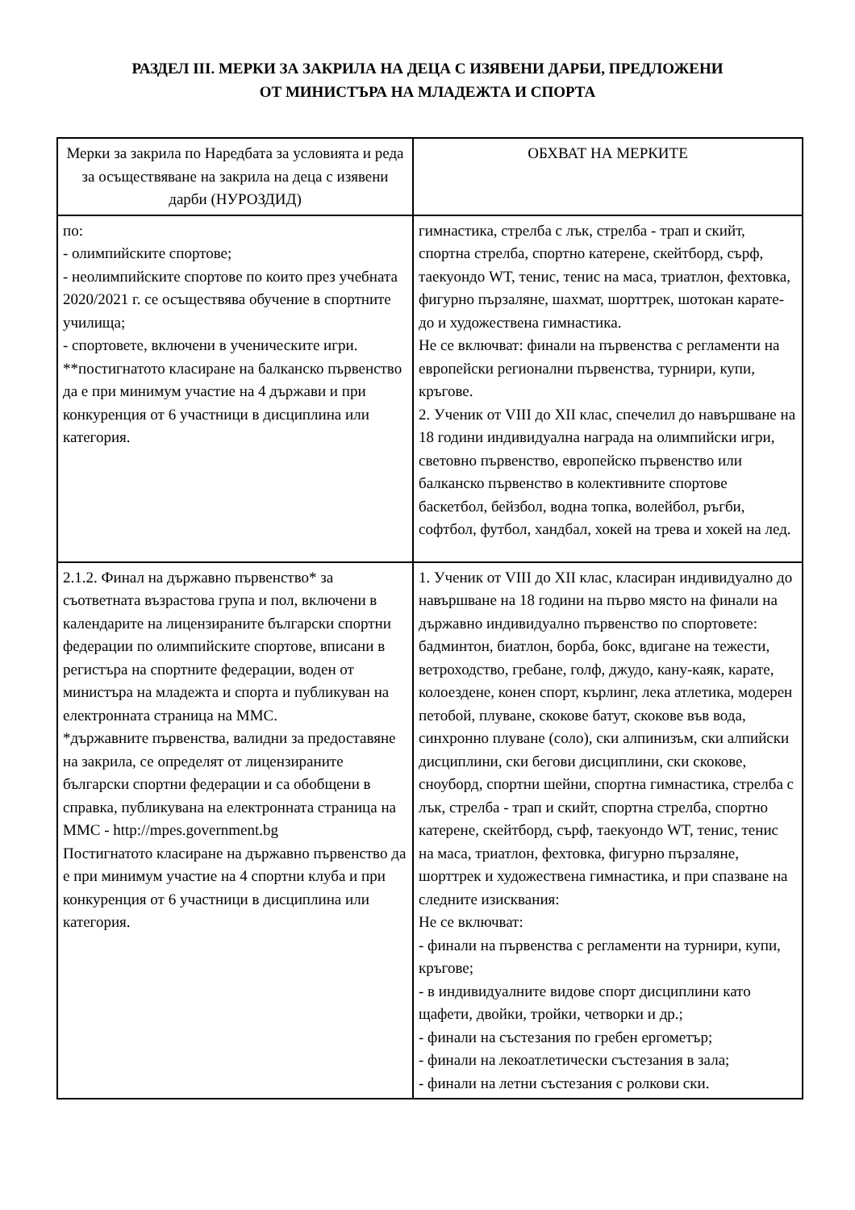РАЗДЕЛ III. МЕРКИ ЗА ЗАКРИЛА НА ДЕЦА С ИЗЯВЕНИ ДАРБИ, ПРЕДЛОЖЕНИ
ОТ МИНИСТЪРА НА МЛАДЕЖТА И СПОРТА
| Мерки за закрила по Наредбата за условията и реда за осъществяване на закрила на деца с изявени дарби (НУРОЗДИД) | ОБХВАТ НА МЕРКИТЕ |
| --- | --- |
| по: - олимпийските спортове; - неолимпийските спортове по които през учебната 2020/2021 г. се осъществява обучение в спортните училища; - спортовете, включени в ученическите игри. **постигнатото класиране на балканско първенство да е при минимум участие на 4 държави и при конкуренция от 6 участници в дисциплина или категория. | гимнастика, стрелба с лък, стрелба - трап и скийт, спортна стрелба, спортно катерене, скейтборд, сърф, таекуондо WT, тенис, тенис на маса, триатлон, фехтовка, фигурно пързаляне, шахмат, шорттрек, шотокан карате-до и художествена гимнастика. Не се включват: финали на първенства с регламенти на европейски регионални първенства, турнири, купи, кръгове. 2. Ученик от VIII до XII клас, спечелил до навършване на 18 години индивидуална награда на олимпийски игри, световно първенство, европейско първенство или балканско първенство в колективните спортове баскетбол, бейзбол, водна топка, волейбол, ръгби, софтбол, футбол, хандбал, хокей на трева и хокей на лед. |
| 2.1.2. Финал на държавно първенство* за съответната възрастова група и пол, включени в календарите на лицензираните български спортни федерации по олимпийските спортове, вписани в регистъра на спортните федерации, воден от министъра на младежта и спорта и публикуван на електронната страница на ММС. *държавните първенства, валидни за предоставяне на закрила, се определят от лицензираните български спортни федерации и са обобщени в справка, публикувана на електронната страница на ММС - http://mpes.government.bg Постигнатото класиране на държавно първенство да е при минимум участие на 4 спортни клуба и при конкуренция от 6 участници в дисциплина или категория. | 1. Ученик от VIII до XII клас, класиран индивидуално до навършване на 18 години на първо място на финали на държавно индивидуално първенство по спортовете: бадминтон, биатлон, борба, бокс, вдигане на тежести, ветроходство, гребане, голф, джудо, кану-каяк, карате, колоездене, конен спорт, кърлинг, лека атлетика, модерен петобой, плуване, скокове батут, скокове във вода, синхронно плуване (соло), ски алпинизъм, ски алпийски дисциплини, ски бегови дисциплини, ски скокове, сноуборд, спортни шейни, спортна гимнастика, стрелба с лък, стрелба - трап и скийт, спортна стрелба, спортно катерене, скейтборд, сърф, таекуондо WT, тенис, тенис на маса, триатлон, фехтовка, фигурно пързаляне, шорттрек и художествена гимнастика, и при спазване на следните изисквания: Не се включват: - финали на първенства с регламенти на турнири, купи, кръгове; - в индивидуалните видове спорт дисциплини като щафети, двойки, тройки, четворки и др.; - финали на състезания по гребен ергометър; - финали на лекоатлетически състезания в зала; - финали на летни състезания с ролкови ски. |